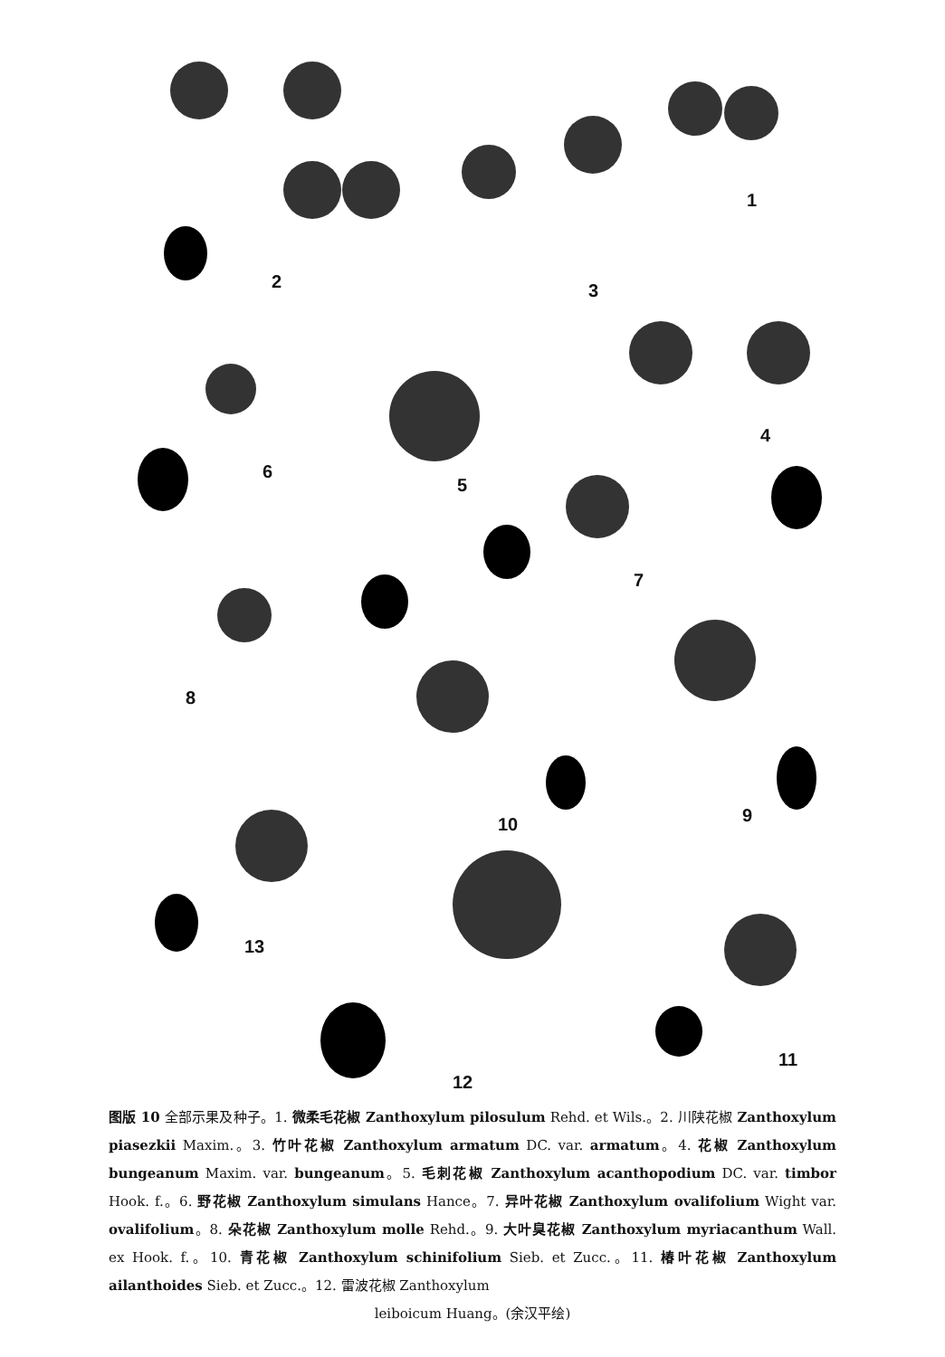1
2 3
4
5
6
7
8
9 10
11
12
13
图版 10 全部示果及种子。1. 微柔毛花椒 Zanthoxylum pilosulum Rehd. et Wils.。2. 川陕花椒 Zanthoxylum piasezkii Maxim.。3. 竹叶花椒 Zanthoxylum armatum DC. var. armatum。4. 花椒 Zanthoxylum bungeanum Maxim. var. bungeanum。5. 毛刺花椒 Zanthoxylum acanthopodium DC. var. timbor Hook. f.。6. 野花椒 Zanthoxylum simulans Hance。7. 异叶花椒 Zanthoxylum ovalifolium Wight var. ovalifolium。8. 朵花椒 Zanthoxylum molle Rehd.。9. 大叶臭花椒 Zanthoxylum myriacanthum Wall. ex Hook. f.。10. 青花椒 Zanthoxylum schinifolium Sieb. et Zucc.。11. 椿叶花椒 Zanthoxylum ailanthoides Sieb. et Zucc.。12. 雷波花椒 Zanthoxylum
leiboicum Huang。(余汉平绘)